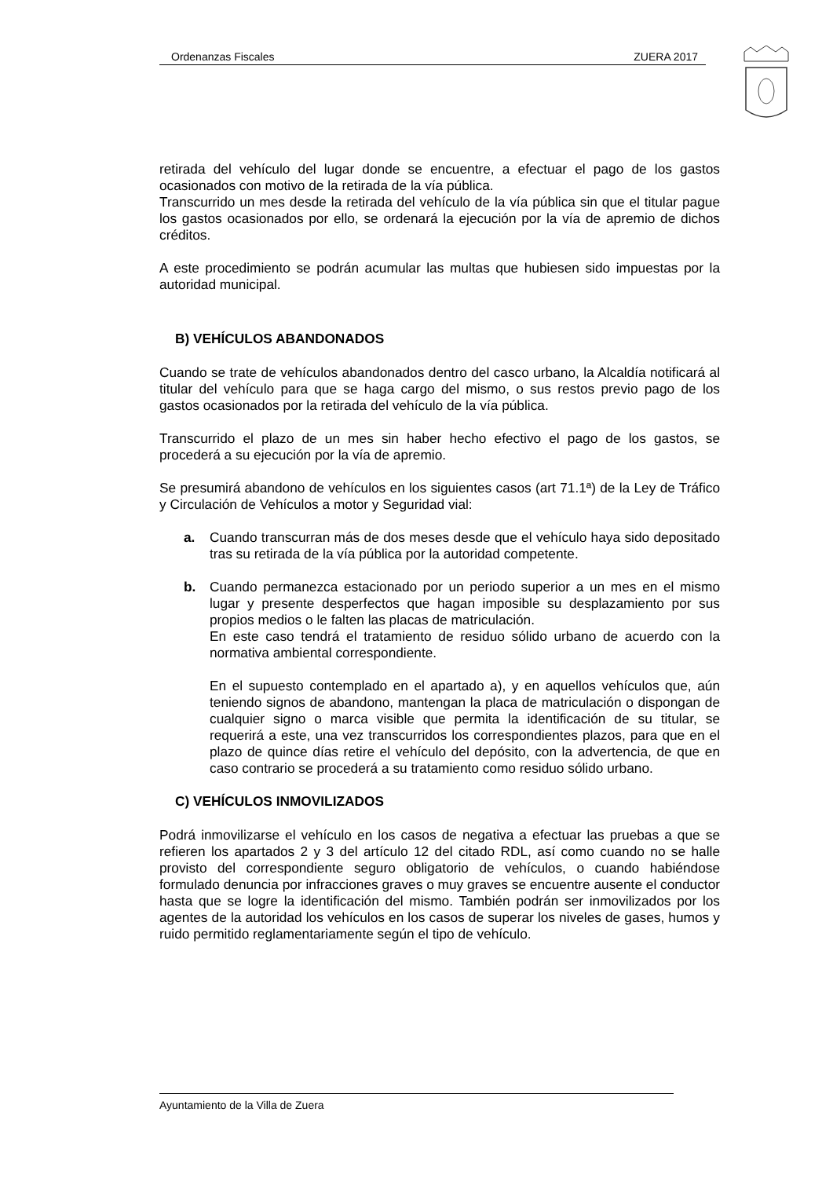Ordenanzas Fiscales ZUERA 2017
retirada del vehículo del lugar donde se encuentre, a efectuar el pago de los gastos ocasionados con motivo de la retirada de la vía pública.
Transcurrido un mes desde la retirada del vehículo de la vía pública sin que el titular pague los gastos ocasionados por ello, se ordenará la ejecución por la vía de apremio de dichos créditos.
A este procedimiento se podrán acumular las multas que hubiesen sido impuestas por la autoridad municipal.
B) VEHÍCULOS ABANDONADOS
Cuando se trate de vehículos abandonados dentro del casco urbano, la Alcaldía notificará al titular del vehículo para que se haga cargo del mismo, o sus restos previo pago de los gastos ocasionados por la retirada del vehículo de la vía pública.
Transcurrido el plazo de un mes sin haber hecho efectivo el pago de los gastos, se procederá a su ejecución por la vía de apremio.
Se presumirá abandono de vehículos en los siguientes casos (art 71.1ª) de la Ley de Tráfico y Circulación de Vehículos a motor y Seguridad vial:
a. Cuando transcurran más de dos meses desde que el vehículo haya sido depositado tras su retirada de la vía pública por la autoridad competente.
b. Cuando permanezca estacionado por un periodo superior a un mes en el mismo lugar y presente desperfectos que hagan imposible su desplazamiento por sus propios medios o le falten las placas de matriculación.
En este caso tendrá el tratamiento de residuo sólido urbano de acuerdo con la normativa ambiental correspondiente.
En el supuesto contemplado en el apartado a), y en aquellos vehículos que, aún teniendo signos de abandono, mantengan la placa de matriculación o dispongan de cualquier signo o marca visible que permita la identificación de su titular, se requerirá a este, una vez transcurridos los correspondientes plazos, para que en el plazo de quince días retire el vehículo del depósito, con la advertencia, de que en caso contrario se procederá a su tratamiento como residuo sólido urbano.
C) VEHÍCULOS INMOVILIZADOS
Podrá inmovilizarse el vehículo en los casos de negativa a efectuar las pruebas a que se refieren los apartados 2 y 3 del artículo 12 del citado RDL, así como cuando no se halle provisto del correspondiente seguro obligatorio de vehículos, o cuando habiéndose formulado denuncia por infracciones graves o muy graves se encuentre ausente el conductor hasta que se logre la identificación del mismo. También podrán ser inmovilizados por los agentes de la autoridad los vehículos en los casos de superar los niveles de gases, humos y ruido permitido reglamentariamente según el tipo de vehículo.
Ayuntamiento de la Villa de Zuera